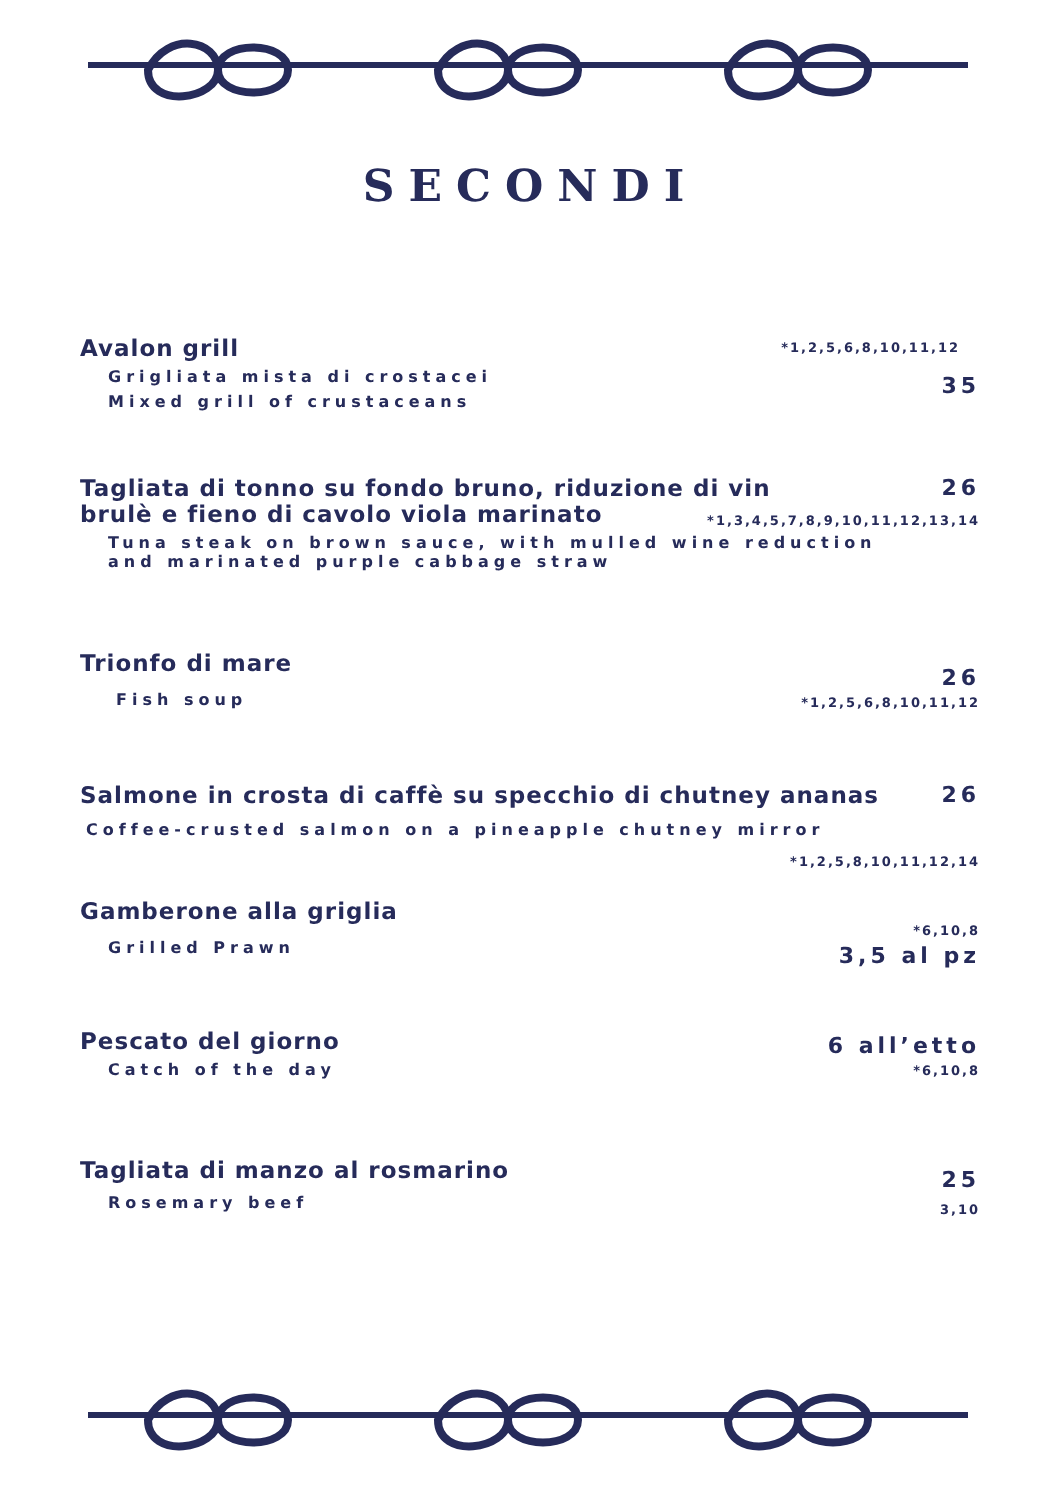SECONDI
Avalon grill
Grigliata mista di crostacei
Mixed grill of crustaceans
*1,2,5,6,8,10,11,12
35
Tagliata di tonno su fondo bruno, riduzione di vin brulè e fieno di cavolo viola marinato
Tuna steak on brown sauce, with mulled wine reduction and marinated purple cabbage straw
26
*1,3,4,5,7,8,9,10,11,12,13,14
Trionfo di mare
Fish soup
26
*1,2,5,6,8,10,11,12
Salmone in crosta di caffè su specchio di chutney ananas
Coffee-crusted salmon on a pineapple chutney mirror
26
*1,2,5,8,10,11,12,14
Gamberone alla griglia
Grilled Prawn
*6,10,8
3,5 al pz
Pescato del giorno
Catch of the day
6 all’etto
*6,10,8
Tagliata di manzo al rosmarino
Rosemary beef
25
3,10